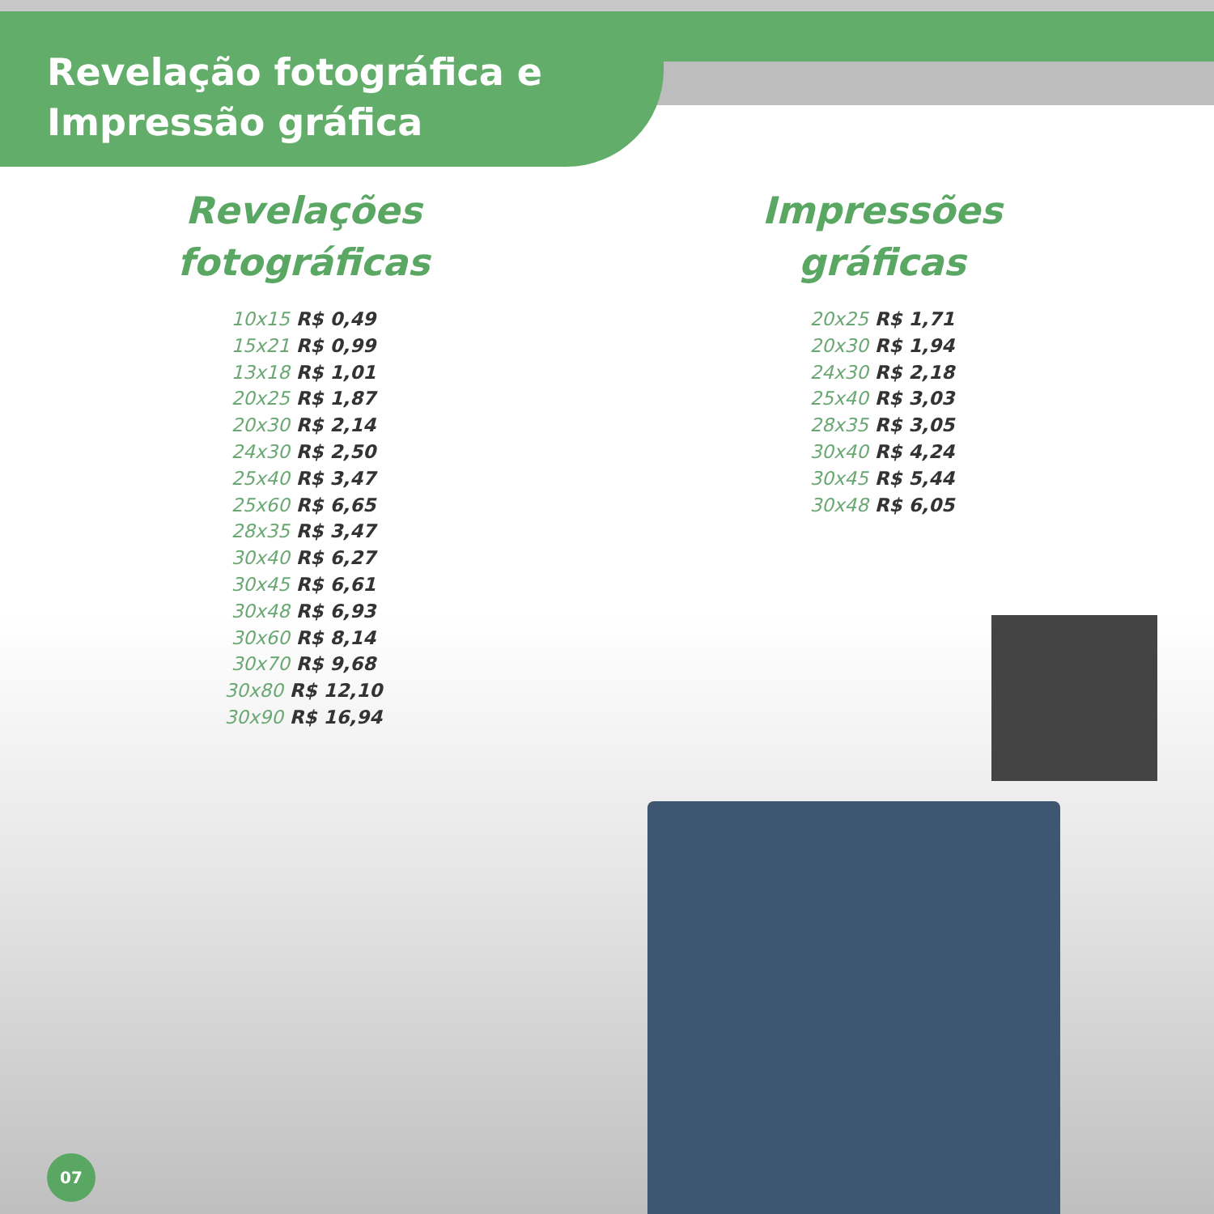Revelação fotográfica e
Impressão gráfica
Revelações
fotográficas
10x15 R$ 0,49
15x21 R$ 0,99
13x18 R$ 1,01
20x25 R$ 1,87
20x30 R$ 2,14
24x30 R$ 2,50
25x40 R$ 3,47
25x60 R$ 6,65
28x35 R$ 3,47
30x40 R$ 6,27
30x45 R$ 6,61
30x48 R$ 6,93
30x60 R$ 8,14
30x70 R$ 9,68
30x80 R$ 12,10
30x90 R$ 16,94
Impressões
gráficas
20x25 R$ 1,71
20x30 R$ 1,94
24x30 R$ 2,18
25x40 R$ 3,03
28x35 R$ 3,05
30x40 R$ 4,24
30x45 R$ 5,44
30x48 R$ 6,05
07